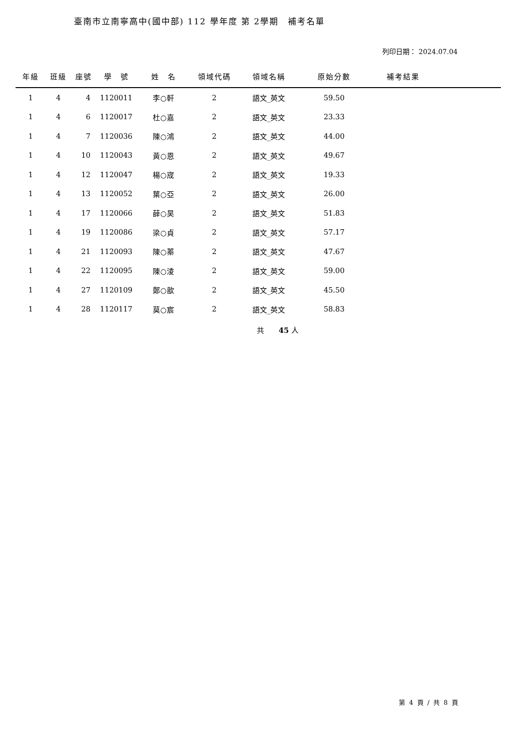臺南市立南寧高中(國中部) 112 學年度 第 2學期　補考名單
列印日期： 2024.07.04
| 年級 | 班級 | 座號 | 學 號 | 姓 名 | 領域代碼 | 領域名稱 | 原始分數 | 補考結果 | |
| --- | --- | --- | --- | --- | --- | --- | --- | --- | --- |
| 1 | 4 | 4 | 1120011 | 李○軒 | 2 | 語文_英文 | 59.50 | | |
| 1 | 4 | 6 | 1120017 | 杜○嘉 | 2 | 語文_英文 | 23.33 | | |
| 1 | 4 | 7 | 1120036 | 陳○鴻 | 2 | 語文_英文 | 44.00 | | |
| 1 | 4 | 10 | 1120043 | 黃○恩 | 2 | 語文_英文 | 49.67 | | |
| 1 | 4 | 12 | 1120047 | 楊○宬 | 2 | 語文_英文 | 19.33 | | |
| 1 | 4 | 13 | 1120052 | 葉○亞 | 2 | 語文_英文 | 26.00 | | |
| 1 | 4 | 17 | 1120066 | 薛○昊 | 2 | 語文_英文 | 51.83 | | |
| 1 | 4 | 19 | 1120086 | 梁○貞 | 2 | 語文_英文 | 57.17 | | |
| 1 | 4 | 21 | 1120093 | 陳○蓁 | 2 | 語文_英文 | 47.67 | | |
| 1 | 4 | 22 | 1120095 | 陳○淩 | 2 | 語文_英文 | 59.00 | | |
| 1 | 4 | 27 | 1120109 | 鄭○歆 | 2 | 語文_英文 | 45.50 | | |
| 1 | 4 | 28 | 1120117 | 莫○宸 | 2 | 語文_英文 | 58.83 | | |
共　　45 人
第 4 頁 / 共 8 頁